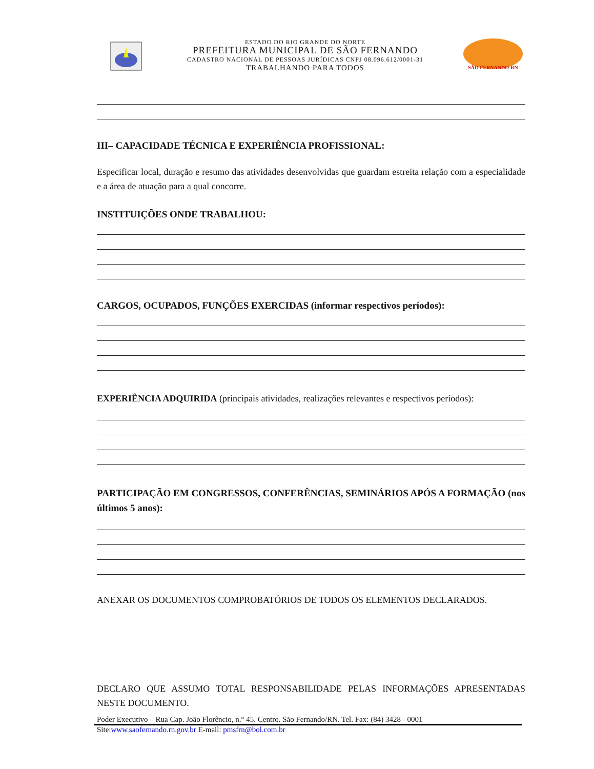ESTADO DO RIO GRANDE DO NORTE
PREFEITURA MUNICIPAL DE SÃO FERNANDO
CADASTRO NACIONAL DE PESSOAS JURÍDICAS CNPJ 08.096.612/0001-31
TRABALHANDO PARA TODOS
SÃO FERNANDO-RN
III– CAPACIDADE TÉCNICA E EXPERIÊNCIA PROFISSIONAL:
Especificar local, duração e resumo das atividades desenvolvidas que guardam estreita relação com a especialidade e a área de atuação para a qual concorre.
INSTITUIÇÕES ONDE TRABALHOU:
CARGOS, OCUPADOS, FUNÇÕES EXERCIDAS (informar respectivos períodos):
EXPERIÊNCIA ADQUIRIDA (principais atividades, realizações relevantes e respectivos períodos):
PARTICIPAÇÃO EM CONGRESSOS, CONFERÊNCIAS, SEMINÁRIOS APÓS A FORMAÇÃO (nos últimos 5 anos):
ANEXAR OS DOCUMENTOS COMPROBATÓRIOS DE TODOS OS ELEMENTOS DECLARADOS.
DECLARO QUE ASSUMO TOTAL RESPONSABILIDADE PELAS INFORMAÇÕES APRESENTADAS NESTE DOCUMENTO.
Poder Executivo – Rua Cap. João Florêncio, n.° 45. Centro. São Fernando/RN. Tel. Fax: (84) 3428 - 0001
Site:www.saofernando.rn.gov.br E-mail: pmsfrn@bol.com.br